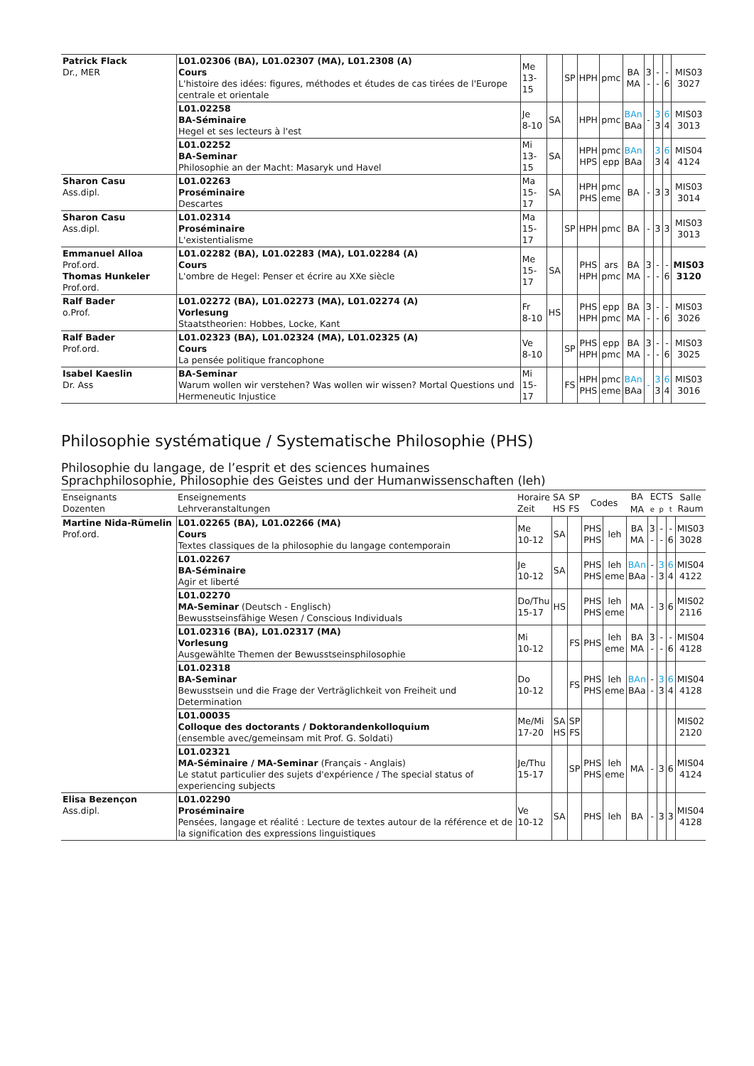| Patrick Flack Dr., MER | L01.02306 (BA), L01.02307 (MA), L01.2308 (A) Cours L'histoire des idées: figures, méthodes et études de cas tirées de l'Europe centrale et orientale | Me 13-15 | | SP | HPH | pmc | BA MA | 3 - | - - | - 6 | MIS03 3027 |
| | L01.02258 BA-Séminaire Hegel et ses lecteurs à l'est | Je 8-10 | SA | | HPH | pmc | BAn BAa | - | 3 3 | 6 4 | MIS03 3013 |
| | L01.02252 BA-Seminar Philosophie an der Macht: Masaryk und Havel | Mi 13-15 | SA | | HPH HPS | pmc epp | BAn BAa | | 3 3 | 6 4 | MIS04 4124 |
| Sharon Casu Ass.dipl. | L01.02263 Proséminaire Descartes | Ma 15-17 | SA | | HPH PHS | pmc eme | BA | - | 3 | 3 | MIS03 3014 |
| Sharon Casu Ass.dipl. | L01.02314 Proséminaire L'existentialisme | Ma 15-17 | | SP | HPH | pmc | BA | - | 3 | 3 | MIS03 3013 |
| Emmanuel Alloa Prof.ord. Thomas Hunkeler Prof.ord. | L01.02282 (BA), L01.02283 (MA), L01.02284 (A) Cours L'ombre de Hegel: Penser et écrire au XXe siècle | Me 15-17 | SA | | PHS HPH | ars pmc | BA MA | 3 - | - - | - 6 | MIS03 3120 |
| Ralf Bader o.Prof. | L01.02272 (BA), L01.02273 (MA), L01.02274 (A) Vorlesung Staatstheorien: Hobbes, Locke, Kant | Fr 8-10 | HS | | PHS HPH | epp pmc | BA MA | 3 - | - - | - 6 | MIS03 3026 |
| Ralf Bader Prof.ord. | L01.02323 (BA), L01.02324 (MA), L01.02325 (A) Cours La pensée politique francophone | Ve 8-10 | | SP | PHS HPH | epp pmc | BA MA | 3 - | - - | - 6 | MIS03 3025 |
| Isabel Kaeslin Dr. Ass | BA-Seminar Warum wollen wir verstehen? Was wollen wir wissen? Mortal Questions und Hermeneutic Injustice | Mi 15-17 | | FS | HPH PHS | pmc eme | BAn BAa | - | 3 3 | 6 4 | MIS03 3016 |
Philosophie systématique / Systematische Philosophie (PHS)
Philosophie du langage, de l’esprit et des sciences humaines
Sprachphilosophie, Philosophie des Geistes und der Humanwissenschaften (leh)
| Enseignants Dozenten | Enseignements Lehrveranstaltungen | Horaire Zeit | SA HS | SP FS | Codes | | BA | ECTS | | | Salle Raum |
| --- | --- | --- | --- | --- | --- | --- | --- | --- | --- | --- | --- |
| | | | | | | | MA | e | p | t | |
| Martine Nida-Rümelin Prof.ord. | L01.02265 (BA), L01.02266 (MA) Cours Textes classiques de la philosophie du langage contemporain | Me 10-12 | SA | | PHS PHS | leh | BA MA | 3 - | - - | - 6 | MIS03 3028 |
| | L01.02267 BA-Séminaire Agir et liberté | Je 10-12 | SA | | PHS PHS | leh eme | BAn BAa | - - | 3 3 | 6 4 | MIS04 4122 |
| | L01.02270 MA-Seminar (Deutsch - Englisch) Bewusstseinsfähige Wesen / Conscious Individuals | Do/Thu 15-17 | HS | | PHS PHS | leh eme | MA | - | 3 | 6 | MIS02 2116 |
| | L01.02316 (BA), L01.02317 (MA) Vorlesung Ausgewählte Themen der Bewusstseinsphilosophie | Mi 10-12 | | FS | PHS | leh eme | BA MA | 3 - | - - | - 6 | MIS04 4128 |
| | L01.02318 BA-Seminar Bewusstsein und die Frage der Verträglichkeit von Freiheit und Determination | Do 10-12 | | FS | PHS PHS | leh eme | BAn BAa | - - | 3 3 | 6 4 | MIS04 4128 |
| | L01.00035 Colloque des doctorants / Doktorandenkolloquium (ensemble avec/gemeinsam mit Prof. G. Soldati) | Me/Mi 17-20 | SA HS | SP FS | | | | | | | MIS02 2120 |
| | L01.02321 MA-Séminaire / MA-Seminar (Français - Anglais) Le statut particulier des sujets d'expérience / The special status of experiencing subjects | Je/Thu 15-17 | | SP | PHS PHS | leh eme | MA | - | 3 | 6 | MIS04 4124 |
| Elisa Bezençon Ass.dipl. | L01.02290 Proséminaire Pensées, langage et réalité : Lecture de textes autour de la référence et de la signification des expressions linguistiques | Ve 10-12 | SA | | PHS | leh | BA | - | 3 | 3 | MIS04 4128 |